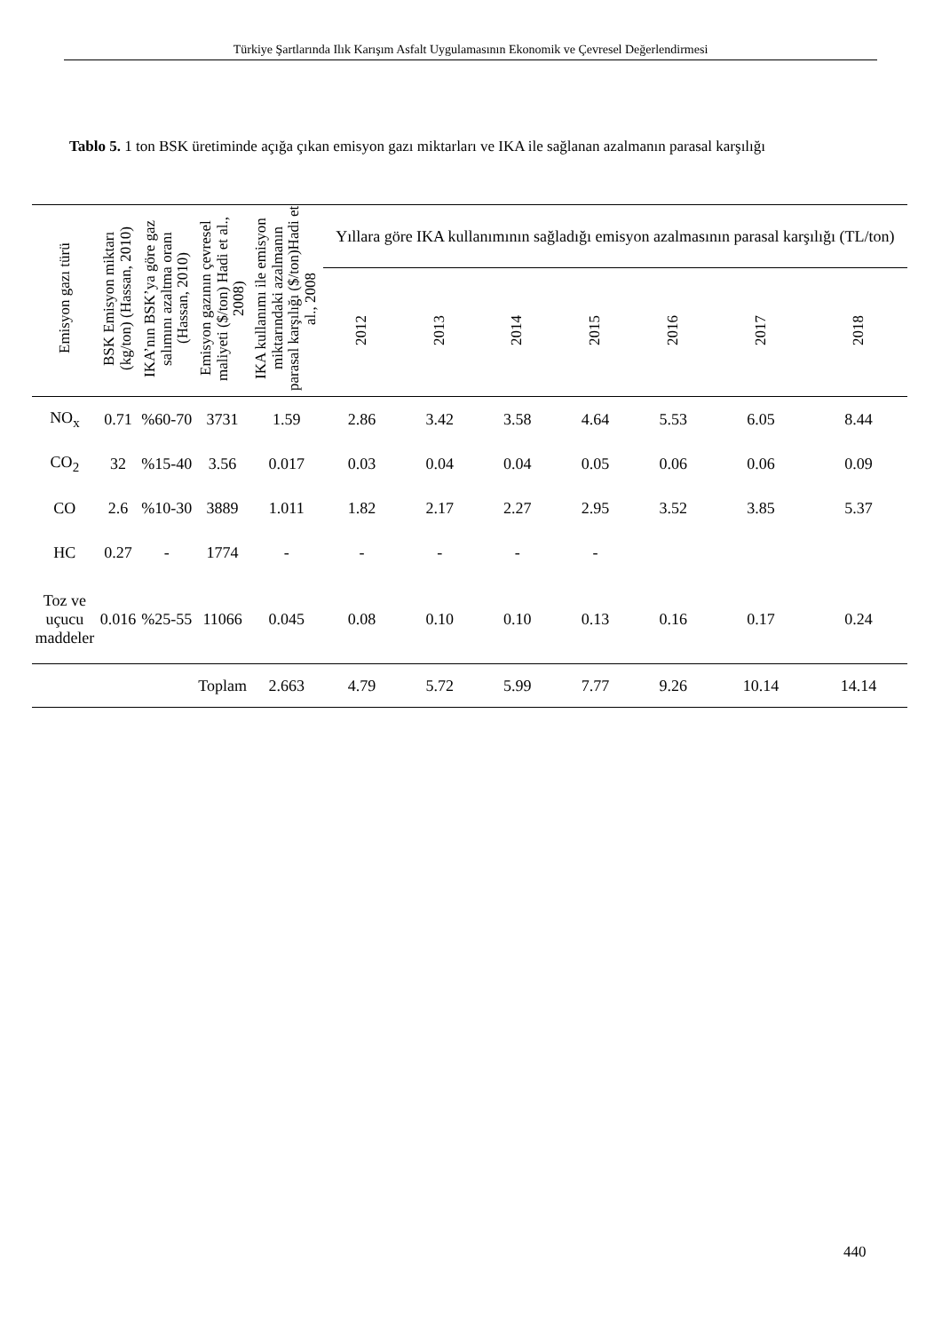Türkiye Şartlarında Ilık Karışım Asfalt Uygulamasının Ekonomik ve Çevresel Değerlendirmesi
Tablo 5. 1 ton BSK üretiminde açığa çıkan emisyon gazı miktarları ve IKA ile sağlanan azalmanın parasal karşılığı
| Emisyon gazı türü | BSK Emisyon miktarı (kg/ton) (Hassan, 2010) | IKA’nın BSK’ya göre gaz salımını azaltma oranı (Hassan, 2010) | Emisyon gazının çevresel maliyeti ($/ton) Hadi et al., 2008) | IKA kullanımı ile emisyon miktarındaki azalmanın parasal karşılığı ($/ton)Hadi et al., 2008 | Yıllara göre IKA kullanımının sağladığı emisyon azalmasının parasal karşılığı (TL/ton) | | | | | | |
| --- | --- | --- | --- | --- | --- | --- | --- | --- | --- | --- | --- |
| | | | | | 2012 | 2013 | 2014 | 2015 | 2016 | 2017 | 2018 |
| NO<sub>x</sub> | 0.71 | %60-70 | 3731 | 1.59 | 2.86 | 3.42 | 3.58 | 4.64 | 5.53 | 6.05 | 8.44 |
| CO<sub>2</sub> | 32 | %15-40 | 3.56 | 0.017 | 0.03 | 0.04 | 0.04 | 0.05 | 0.06 | 0.06 | 0.09 |
| CO | 2.6 | %10-30 | 3889 | 1.011 | 1.82 | 2.17 | 2.27 | 2.95 | 3.52 | 3.85 | 5.37 |
| HC | 0.27 | - | 1774 | - | - | - | - | - | | | |
| Toz ve uçucu maddeler | 0.016 | %25-55 | 11066 | 0.045 | 0.08 | 0.10 | 0.10 | 0.13 | 0.16 | 0.17 | 0.24 |
| | | | Toplam | 2.663 | 4.79 | 5.72 | 5.99 | 7.77 | 9.26 | 10.14 | 14.14 |
440